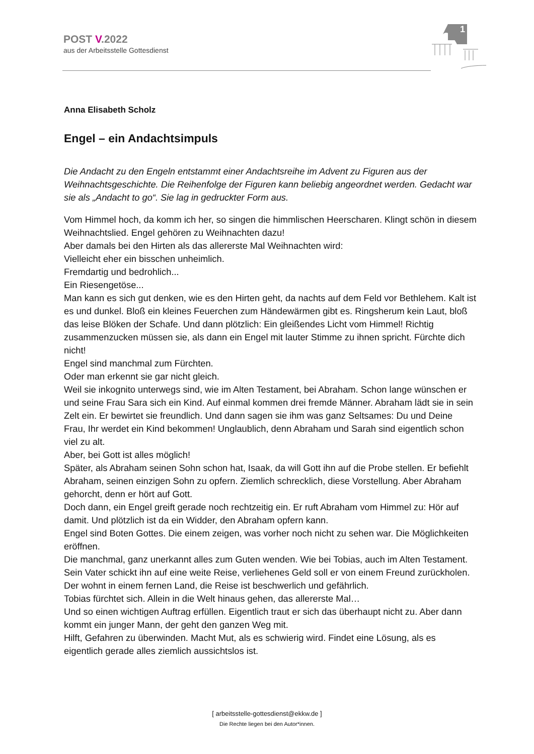POST V.2022
aus der Arbeitsstelle Gottesdienst
1
Anna Elisabeth Scholz
Engel – ein Andachtsimpuls
Die Andacht zu den Engeln entstammt einer Andachtsreihe im Advent zu Figuren aus der Weihnachtsgeschichte. Die Reihenfolge der Figuren kann beliebig angeordnet werden. Gedacht war sie als „Andacht to go“. Sie lag in gedruckter Form aus.
Vom Himmel hoch, da komm ich her, so singen die himmlischen Heerscharen. Klingt schön in diesem Weihnachtslied. Engel gehören zu Weihnachten dazu!
Aber damals bei den Hirten als das allererste Mal Weihnachten wird:
Vielleicht eher ein bisschen unheimlich.
Fremdartig und bedrohlich...
Ein Riesengetöse...
Man kann es sich gut denken, wie es den Hirten geht, da nachts auf dem Feld vor Bethlehem. Kalt ist es und dunkel. Bloß ein kleines Feuerchen zum Händewärmen gibt es. Ringsherum kein Laut, bloß das leise Blöken der Schafe. Und dann plötzlich: Ein gleißendes Licht vom Himmel! Richtig zusammenzucken müssen sie, als dann ein Engel mit lauter Stimme zu ihnen spricht. Fürchte dich nicht!
Engel sind manchmal zum Fürchten.
Oder man erkennt sie gar nicht gleich.
Weil sie inkognito unterwegs sind, wie im Alten Testament, bei Abraham. Schon lange wünschen er und seine Frau Sara sich ein Kind. Auf einmal kommen drei fremde Männer. Abraham lädt sie in sein Zelt ein. Er bewirtet sie freundlich. Und dann sagen sie ihm was ganz Seltsames: Du und Deine Frau, Ihr werdet ein Kind bekommen! Unglaublich, denn Abraham und Sarah sind eigentlich schon viel zu alt.
Aber, bei Gott ist alles möglich!
Später, als Abraham seinen Sohn schon hat, Isaak, da will Gott ihn auf die Probe stellen. Er befiehlt Abraham, seinen einzigen Sohn zu opfern. Ziemlich schrecklich, diese Vorstellung. Aber Abraham gehorcht, denn er hört auf Gott.
Doch dann, ein Engel greift gerade noch rechtzeitig ein. Er ruft Abraham vom Himmel zu: Hör auf damit. Und plötzlich ist da ein Widder, den Abraham opfern kann.
Engel sind Boten Gottes. Die einem zeigen, was vorher noch nicht zu sehen war. Die Möglichkeiten eröffnen.
Die manchmal, ganz unerkannt alles zum Guten wenden. Wie bei Tobias, auch im Alten Testament.
Sein Vater schickt ihn auf eine weite Reise, verliehenes Geld soll er von einem Freund zurückholen. Der wohnt in einem fernen Land, die Reise ist beschwerlich und gefährlich.
Tobias fürchtet sich. Allein in die Welt hinaus gehen, das allererste Mal…
Und so einen wichtigen Auftrag erfüllen. Eigentlich traut er sich das überhaupt nicht zu. Aber dann kommt ein junger Mann, der geht den ganzen Weg mit.
Hilft, Gefahren zu überwinden. Macht Mut, als es schwierig wird. Findet eine Lösung, als es eigentlich gerade alles ziemlich aussichtslos ist.
[ arbeitsstelle-gottesdienst@ekkw.de ]
Die Rechte liegen bei den Autor*innen.